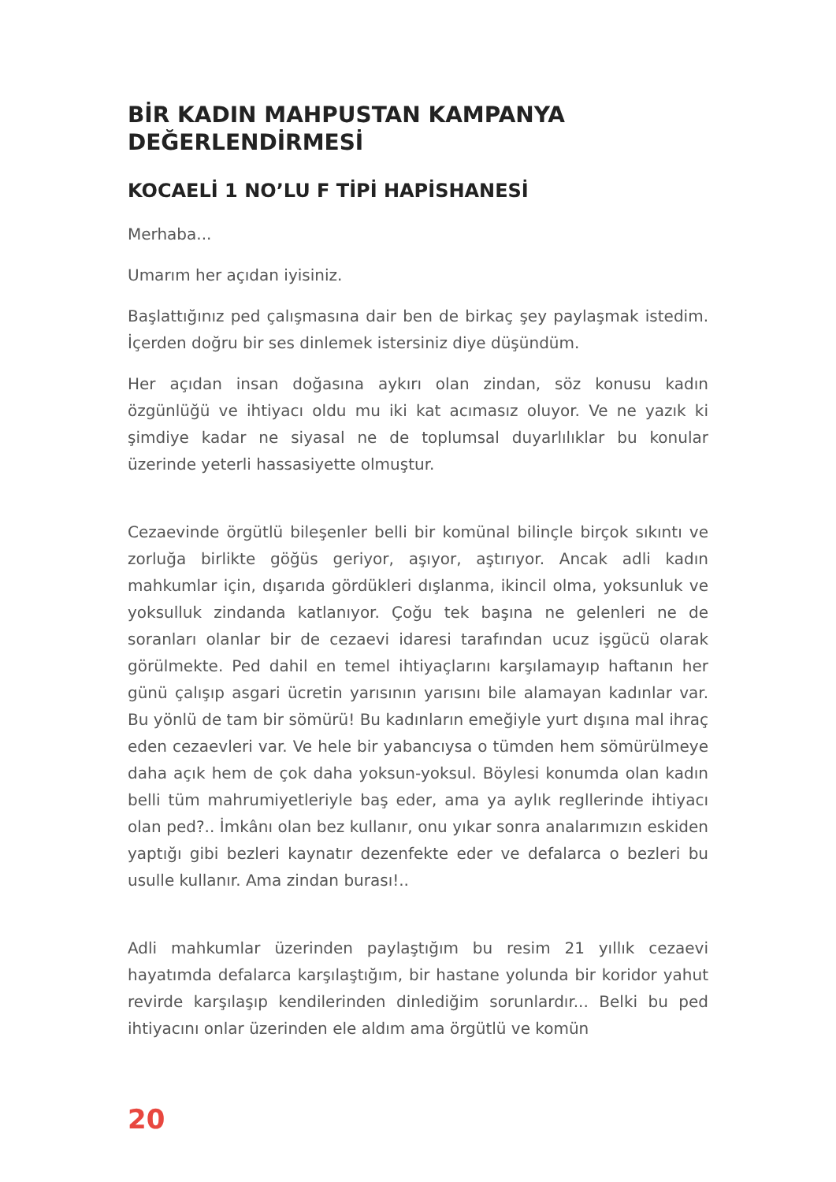BİR KADIN MAHPUSTAN KAMPANYA DEĞERLENDİRMESİ
KOCAELİ 1 NO’LU F TİPİ HAPİSHANESİ
Merhaba...
Umarım her açıdan iyisiniz.
Başlattığınız ped çalışmasına dair ben de birkaç şey paylaşmak istedim. İçerden doğru bir ses dinlemek istersiniz diye düşündüm.
Her açıdan insan doğasına aykırı olan zindan, söz konusu kadın özgünlüğü ve ihtiyacı oldu mu iki kat acımasız oluyor. Ve ne yazık ki şimdiye kadar ne siyasal ne de toplumsal duyarlılıklar bu konular üzerinde yeterli hassasiyette olmuştur.
Cezaevinde örgütlü bileşenler belli bir komünal bilinçle birçok sıkıntı ve zorluğa birlikte göğüs geriyor, aşıyor, aştırıyor. Ancak adli kadın mahkumlar için, dışarıda gördükleri dışlanma, ikincil olma, yoksunluk ve yoksulluk zindanda katlanıyor. Çoğu tek başına ne gelenleri ne de soranları olanlar bir de cezaevi idaresi tarafından ucuz işgücü olarak görülmekte. Ped dahil en temel ihtiyaçlarını karşılamayıp haftanın her günü çalışıp asgari ücretin yarısının yarısını bile alamayan kadınlar var. Bu yönlü de tam bir sömürü! Bu kadınların emeğiyle yurt dışına mal ihraç eden cezaevleri var. Ve hele bir yabancıysa o tümden hem sömürülmeye daha açık hem de çok daha yoksun-yoksul. Böylesi konumda olan kadın belli tüm mahrumiyetleriyle baş eder, ama ya aylık regllerinde ihtiyacı olan ped?.. İmkânı olan bez kullanır, onu yıkar sonra analarımızın eskiden yaptığı gibi bezleri kaynatır dezenfekte eder ve defalarca o bezleri bu usulle kullanır. Ama zindan burası!..
Adli mahkumlar üzerinden paylaştığım bu resim 21 yıllık cezaevi hayatımda defalarca karşılaştığım, bir hastane yolunda bir koridor yahut revirde karşılaşıp kendilerinden dinlediğim sorunlardır... Belki bu ped ihtiyacını onlar üzerinden ele aldım ama örgütlü ve komün
20